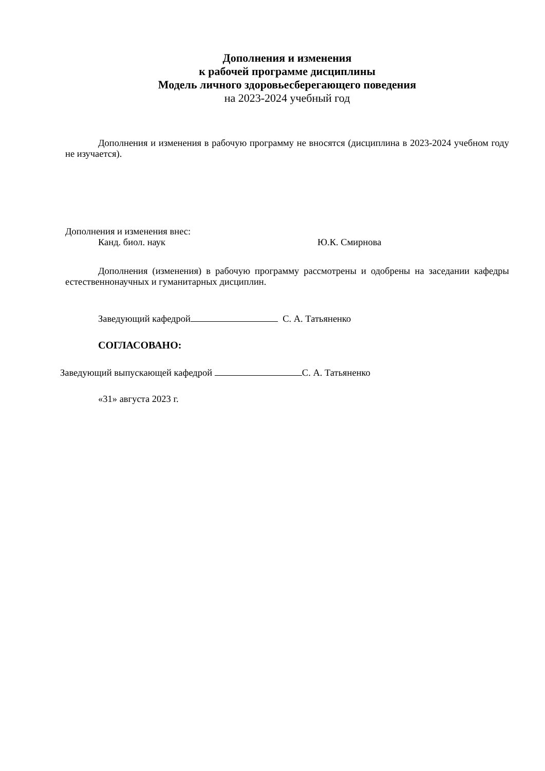Дополнения и изменения
к рабочей программе дисциплины
Модель личного здоровьесберегающего поведения
на 2023-2024 учебный год
Дополнения и изменения в рабочую программу не вносятся (дисциплина в 2023-2024 учебном году не изучается).
Дополнения и изменения внес:
Канд. биол. наук Ю.К. Смирнова
Дополнения (изменения) в рабочую программу рассмотрены и одобрены на заседании кафедры естественнонаучных и гуманитарных дисциплин.
Заведующий кафедрой С. А. Татьяненко
СОГЛАСОВАНО:
Заведующий выпускающей кафедрой С. А. Татьяненко
«31» августа 2023 г.